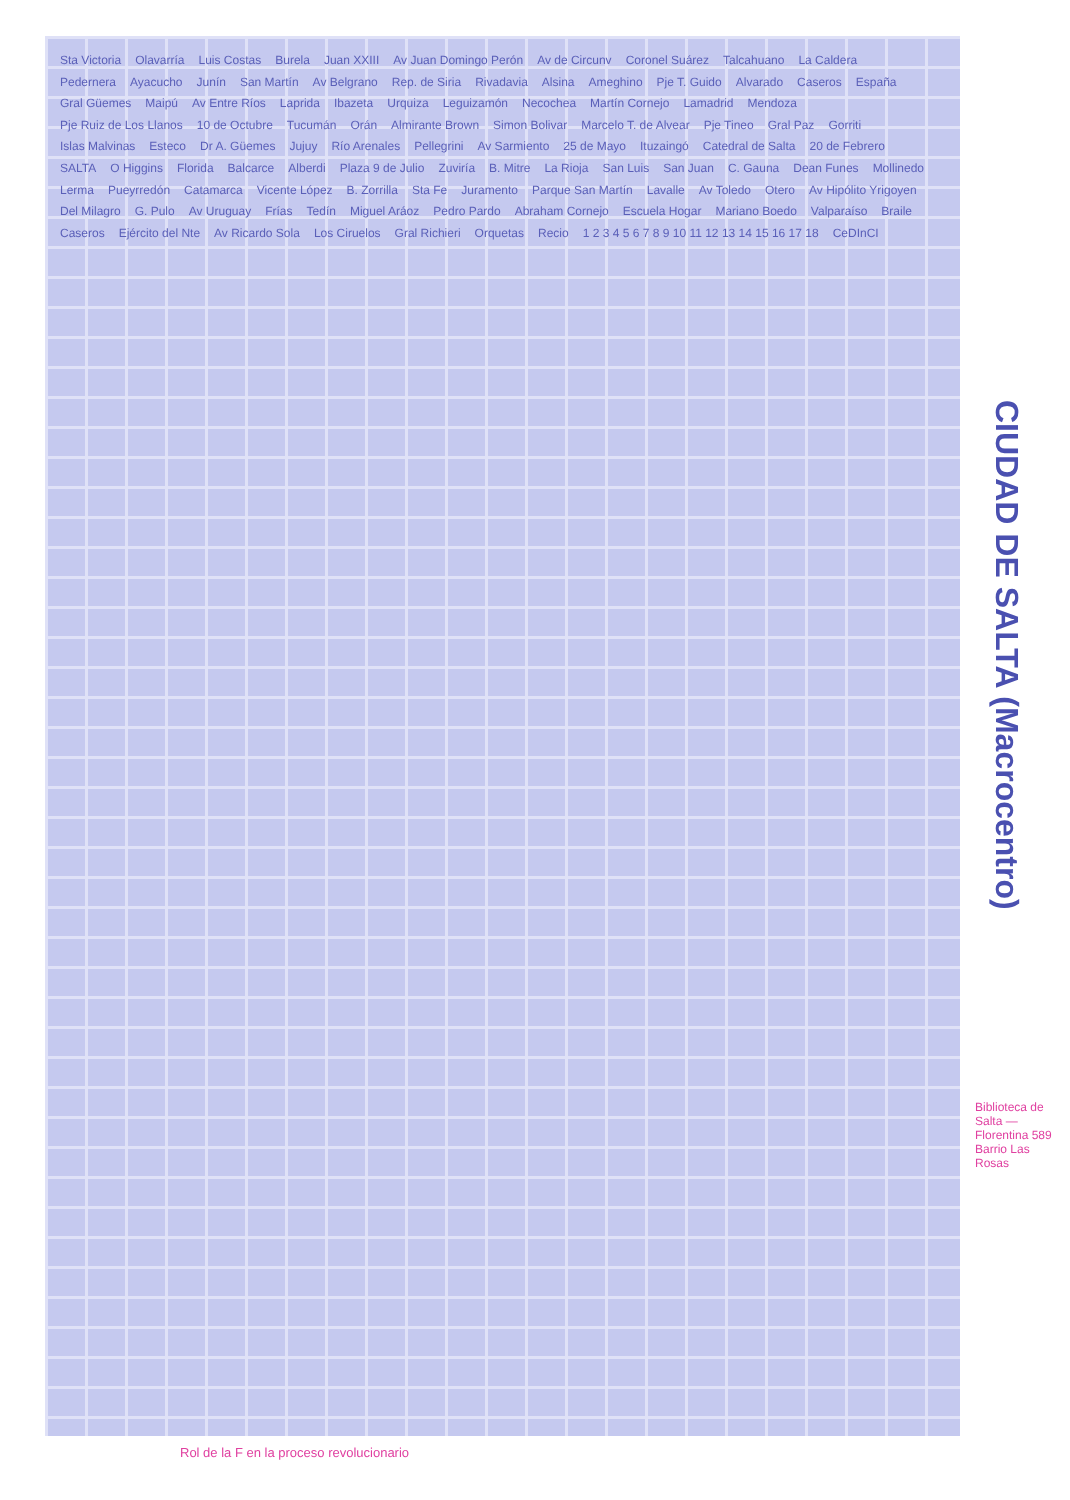Sta Victoria Olavarría Luis Costas Burela Juan XXIII Av Juan Domingo Perón Av de Circunv Coronel Suárez Talcahuano La Caldera Pedernera Ayacucho Junín San Martín Av Belgrano Rep. de Siria Rivadavia Alsina Ameghino Pje T. Guido Alvarado Caseros España Gral Güemes Maipú Av Entre Ríos Laprida Ibazeta Urquiza Leguizamón Necochea Martín Cornejo Lamadrid Mendoza Pje Ruiz de Los Llanos 10 de Octubre Tucumán Orán Almirante Brown Simon Bolivar Marcelo T. de Alvear Pje Tineo Gral Paz Gorriti Islas Malvinas Esteco Dr A. Güemes Jujuy Río Arenales Pellegrini Av Sarmiento 25 de Mayo Ituzaingó Catedral de Salta 20 de Febrero SALTA O Higgins Florida Balcarce Alberdi Plaza 9 de Julio Zuviría B. Mitre La Rioja San Luis San Juan C. Gauna Dean Funes Mollinedo Lerma Pueyrredón Catamarca Vicente López B. Zorrilla Sta Fe Juramento Parque San Martín Lavalle Av Toledo Otero Av Hipólito Yrigoyen Del Milagro G. Pulo Av Uruguay Frías Tedín Miguel Aráoz Pedro Pardo Abraham Cornejo Escuela Hogar Mariano Boedo Valparaíso Braile Caseros Ejército del Nte Av Ricardo Sola Los Ciruelos Gral Richieri Orquetas Recio 1 2 3 4 5 6 7 8 9 10 11 12 13 14 15 16 17 18 CeDInCI
CIUDAD DE SALTA (Macrocentro)
Biblioteca de Salta — Florentina 589 Barrio Las Rosas
Rol de la F en la proceso revolucionario